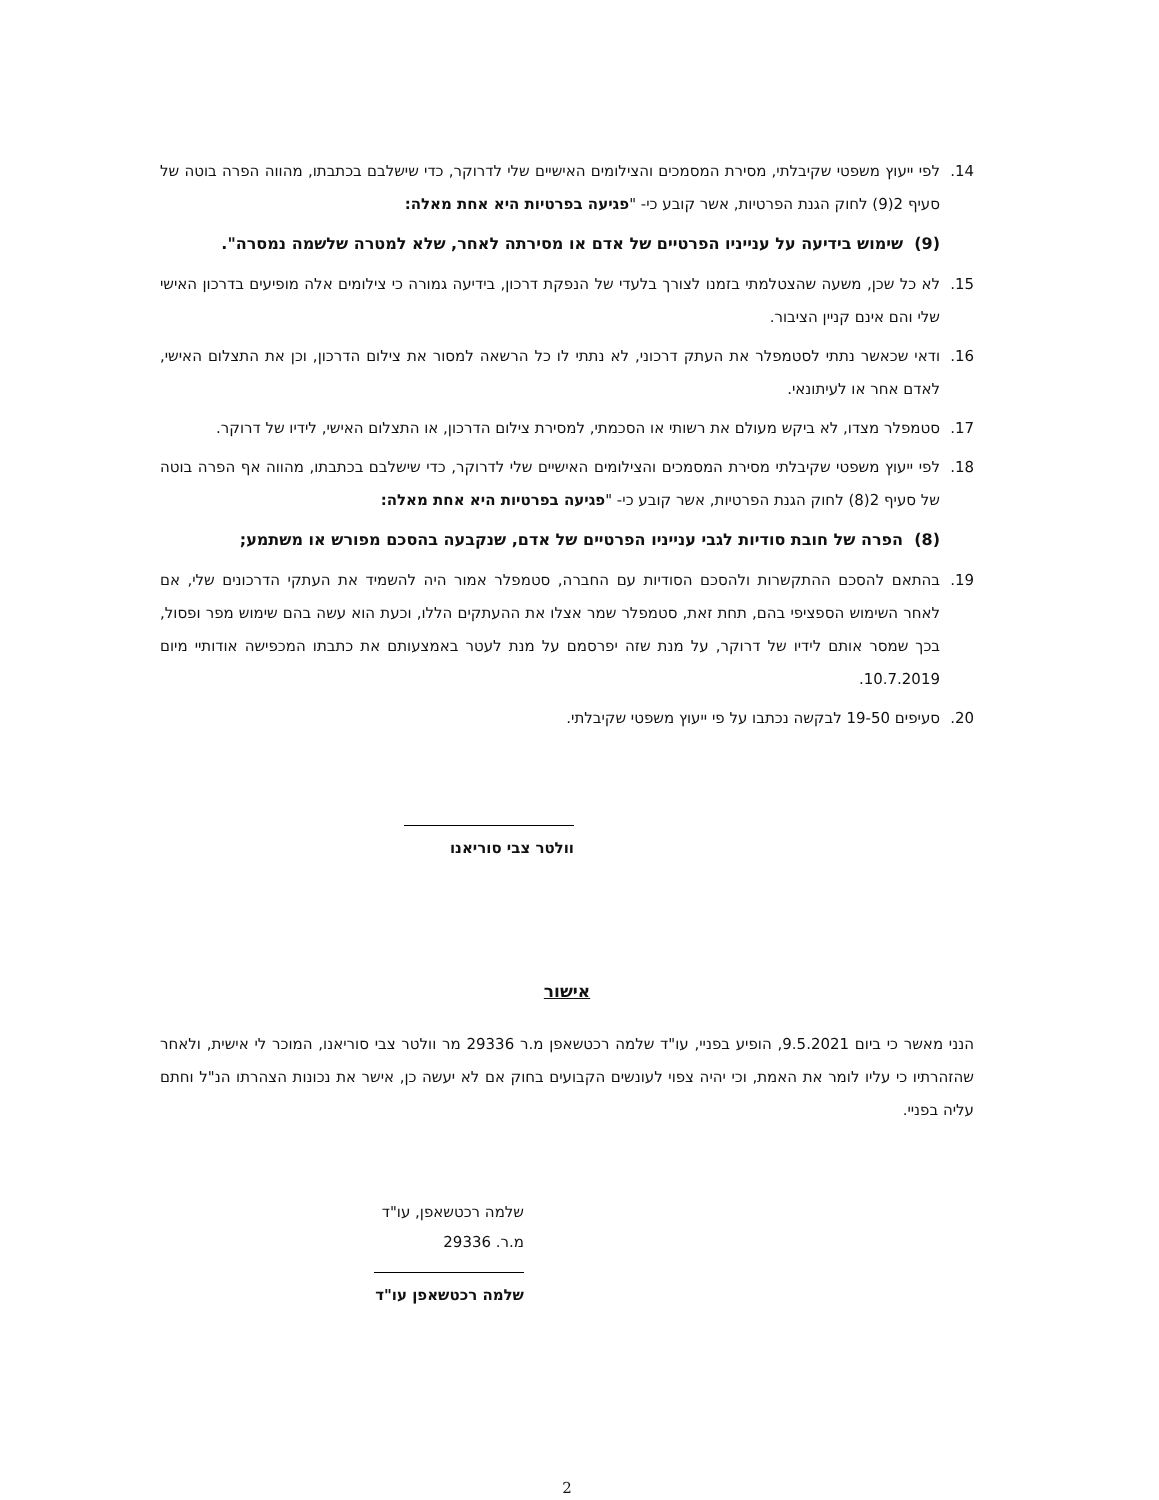14. לפי ייעוץ משפטי שקיבלתי, מסירת המסמכים והצילומים האישיים שלי לדרוקר, כדי שישלבם בכתבתו, מהווה הפרה בוטה של סעיף 2(9) לחוק הגנת הפרטיות, אשר קובע כי- "פגיעה בפרטיות היא אחת מאלה:
(9) שימוש בידיעה על ענייניו הפרטיים של אדם או מסירתה לאחר, שלא למטרה שלשמה נמסרה".
15. לא כל שכן, משעה שהצטלמתי בזמנו לצורך בלעדי של הנפקת דרכון, בידיעה גמורה כי צילומים אלה מופיעים בדרכון האישי שלי והם אינם קניין הציבור.
16. ודאי שכאשר נתתי לסטמפלר את העתק דרכוני, לא נתתי לו כל הרשאה למסור את צילום הדרכון, וכן את התצלום האישי, לאדם אחר או לעיתונאי.
17. סטמפלר מצדו, לא ביקש מעולם את רשותי או הסכמתי, למסירת צילום הדרכון, או התצלום האישי, לידיו של דרוקר.
18. לפי ייעוץ משפטי שקיבלתי מסירת המסמכים והצילומים האישיים שלי לדרוקר, כדי שישלבם בכתבתו, מהווה אף הפרה בוטה של סעיף 2(8) לחוק הגנת הפרטיות, אשר קובע כי- "פגיעה בפרטיות היא אחת מאלה:
(8) הפרה של חובת סודיות לגבי ענייניו הפרטיים של אדם, שנקבעה בהסכם מפורש או משתמע;
19. בהתאם להסכם ההתקשרות ולהסכם הסודיות עם החברה, סטמפלר אמור היה להשמיד את העתקי הדרכונים שלי, אם לאחר השימוש הספציפי בהם, תחת זאת, סטמפלר שמר אצלו את ההעתקים הללו, וכעת הוא עשה בהם שימוש מפר ופסול, בכך שמסר אותם לידיו של דרוקר, על מנת שזה יפרסמם על מנת לעטר באמצעותם את כתבתו המכפישה אודותיי מיום 10.7.2019.
20. סעיפים 19-50 לבקשה נכתבו על פי ייעוץ משפטי שקיבלתי.
וולטר צבי סוריאנו
אישור
הנני מאשר כי ביום 9.5.2021, הופיע בפניי, עו"ד שלמה רכטשאפן מ.ר 29336 מר וולטר צבי סוריאנו, המוכר לי אישית, ולאחר שהזהרתיו כי עליו לומר את האמת, וכי יהיה צפוי לעונשים הקבועים בחוק אם לא יעשה כן, אישר את נכונות הצהרתו הנ"ל וחתם עליה בפניי.
שלמה רכטשאפן, עו"ד
מ.ר. 29336
שלמה רכטשאפן עו"ד
2